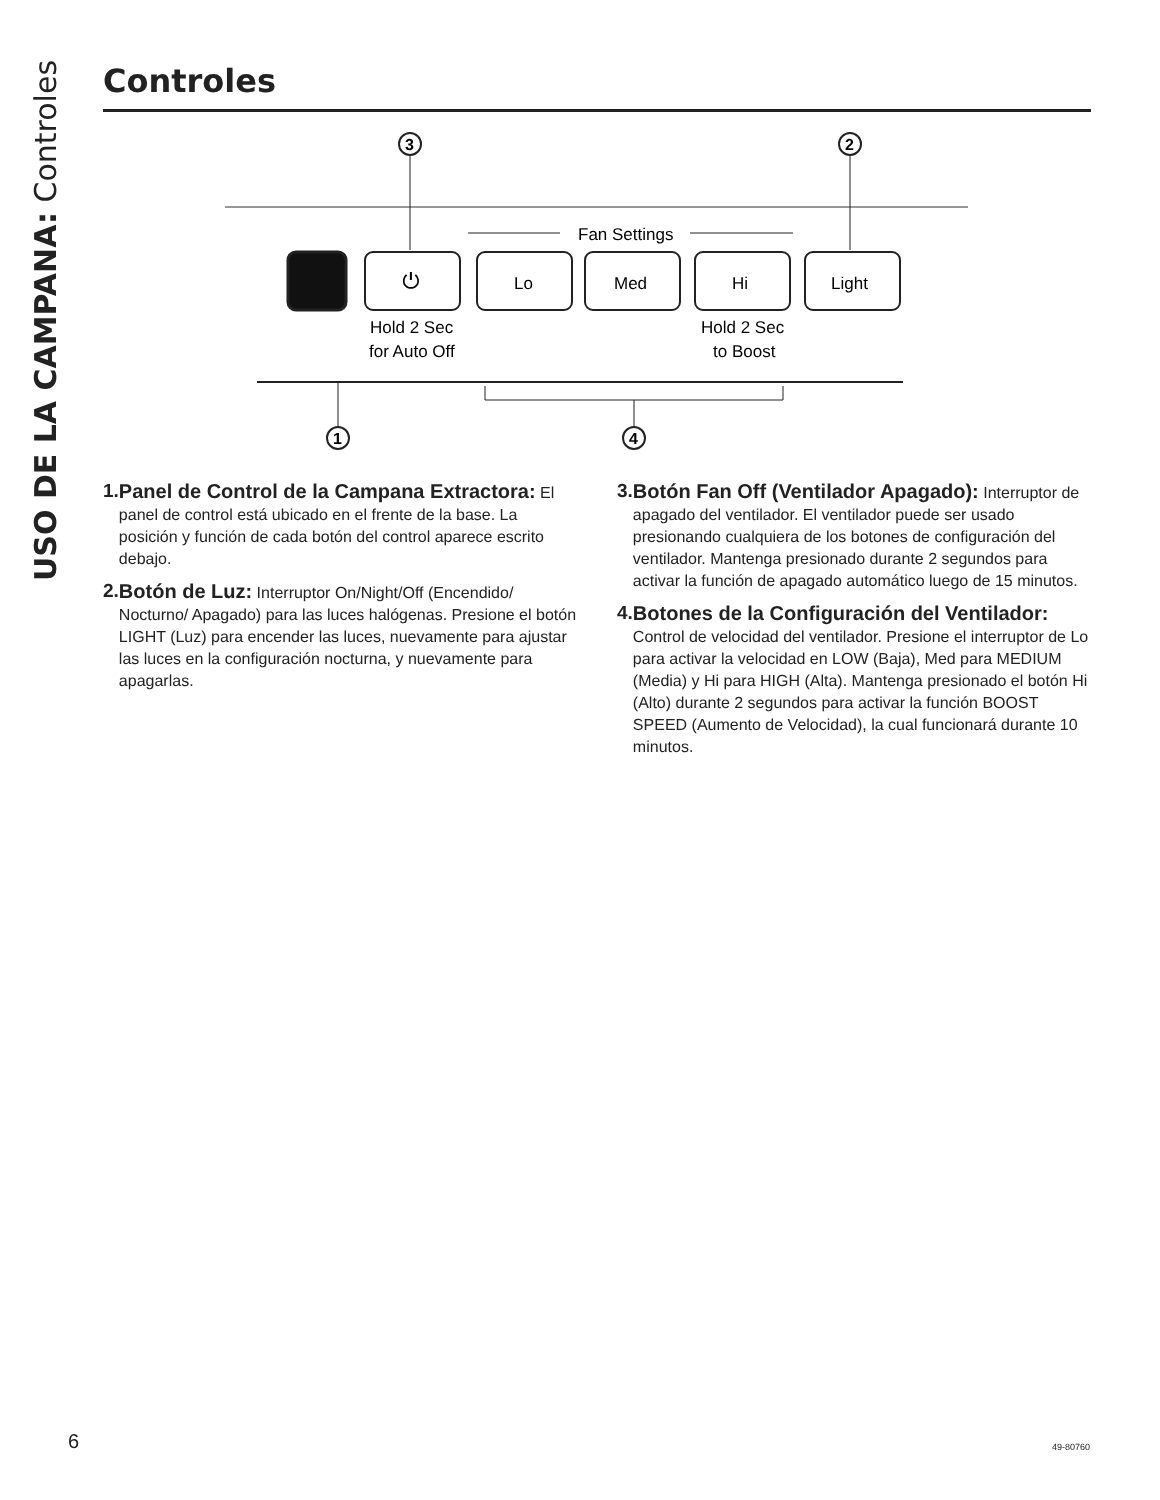USO DE LA CAMPANA: Controles
Controles
3
2
Fan Settings
⏻
Lo
Med
Hi
Light
Hold 2 Sec
for Auto Off
Hold 2 Sec
to Boost
1
4
1. Panel de Control de la Campana Extractora: El panel de control está ubicado en el frente de la base. La posición y función de cada botón del control aparece escrito debajo.
2. Botón de Luz: Interruptor On/Night/Off (Encendido/ Nocturno/ Apagado) para las luces halógenas. Presione el botón LIGHT (Luz) para encender las luces, nuevamente para ajustar las luces en la configuración nocturna, y nuevamente para apagarlas.
3. Botón Fan Off (Ventilador Apagado): Interruptor de apagado del ventilador. El ventilador puede ser usado presionando cualquiera de los botones de configuración del ventilador. Mantenga presionado durante 2 segundos para activar la función de apagado automático luego de 15 minutos.
4. Botones de la Configuración del Ventilador: Control de velocidad del ventilador. Presione el interruptor de Lo para activar la velocidad en LOW (Baja), Med para MEDIUM (Media) y Hi para HIGH (Alta). Mantenga presionado el botón Hi (Alto) durante 2 segundos para activar la función BOOST SPEED (Aumento de Velocidad), la cual funcionará durante 10 minutos.
6 49-80760